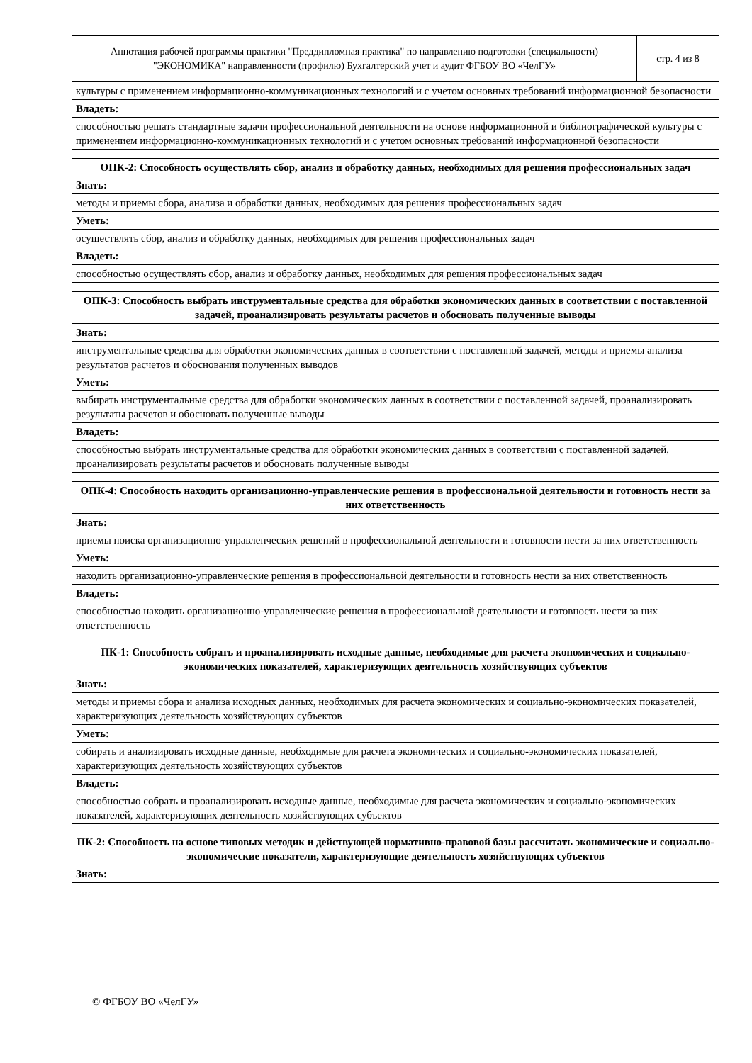| Аннотация рабочей программы практики "Преддипломная практика" по направлению подготовки (специальности) "ЭКОНОМИКА" направленности (профилю) Бухгалтерский учет и аудит ФГБОУ ВО «ЧелГУ» | стр. 4 из 8 |
| культуры с применением информационно-коммуникационных технологий и с учетом основных требований информационной безопасности | |
| Владеть: | |
| способностью решать стандартные задачи профессиональной деятельности на основе информационной и библиографической культуры с применением информационно-коммуникационных технологий и с учетом основных требований информационной безопасности | |
| ОПК-2: Способность осуществлять сбор, анализ и обработку данных, необходимых для решения профессиональных задач |
| --- |
| Знать: |
| методы и приемы сбора, анализа и обработки данных, необходимых для решения профессиональных задач |
| Уметь: |
| осуществлять сбор, анализ и обработку данных, необходимых для решения профессиональных задач |
| Владеть: |
| способностью осуществлять сбор, анализ и обработку данных, необходимых для решения профессиональных задач |
| ОПК-3: Способность выбрать инструментальные средства для обработки экономических данных в соответствии с поставленной задачей, проанализировать результаты расчетов и обосновать полученные выводы |
| --- |
| Знать: |
| инструментальные средства для обработки экономических данных в соответствии с поставленной задачей, методы и приемы анализа результатов расчетов и обоснования полученных выводов |
| Уметь: |
| выбирать инструментальные средства для обработки экономических данных в соответствии с поставленной задачей, проанализировать результаты расчетов и обосновать полученные выводы |
| Владеть: |
| способностью выбрать инструментальные средства для обработки экономических данных в соответствии с поставленной задачей, проанализировать результаты расчетов и обосновать полученные выводы |
| ОПК-4: Способность находить организационно-управленческие решения в профессиональной деятельности и готовность нести за них ответственность |
| --- |
| Знать: |
| приемы поиска организационно-управленческих решений в профессиональной деятельности и готовности нести за них ответственность |
| Уметь: |
| находить организационно-управленческие решения в профессиональной деятельности и готовность нести за них ответственность |
| Владеть: |
| способностью находить организационно-управленческие решения в профессиональной деятельности и готовность нести за них ответственность |
| ПК-1: Способность собрать и проанализировать исходные данные, необходимые для расчета экономических и социально-экономических показателей, характеризующих деятельность хозяйствующих субъектов |
| --- |
| Знать: |
| методы и приемы сбора и анализа исходных данных, необходимых для расчета экономических и социально-экономических показателей, характеризующих деятельность хозяйствующих субъектов |
| Уметь: |
| собирать и анализировать исходные данные, необходимые для расчета экономических и социально-экономических показателей, характеризующих деятельность хозяйствующих субъектов |
| Владеть: |
| способностью собрать и проанализировать исходные данные, необходимые для расчета экономических и социально-экономических показателей, характеризующих деятельность хозяйствующих субъектов |
| ПК-2: Способность на основе типовых методик и действующей нормативно-правовой базы рассчитать экономические и социально-экономические показатели, характеризующие деятельность хозяйствующих субъектов |
| --- |
| Знать: |
© ФГБОУ ВО «ЧелГУ»